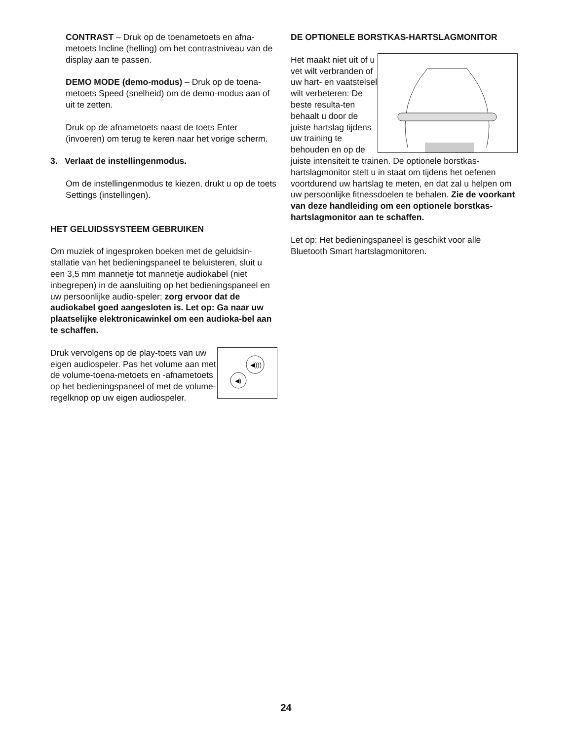CONTRAST – Druk op de toenametoets en afna-metoets Incline (helling) om het contrastniveau van de display aan te passen.
DEMO MODE (demo-modus) – Druk op de toena-metoets Speed (snelheid) om de demo-modus aan of uit te zetten.
Druk op de afnametoets naast de toets Enter (invoeren) om terug te keren naar het vorige scherm.
3. Verlaat de instellingenmodus.
Om de instellingenmodus te kiezen, drukt u op de toets Settings (instellingen).
HET GELUIDSSYSTEEM GEBRUIKEN
Om muziek of ingesproken boeken met de geluidsin-stallatie van het bedieningspaneel te beluisteren, sluit u een 3,5 mm mannetje tot mannetje audiokabel (niet inbegrepen) in de aansluiting op het bedieningspaneel en uw persoonlijke audio-speler; zorg ervoor dat de audiokabel goed aangesloten is. Let op: Ga naar uw plaatselijke elektronicawinkel om een audioka-bel aan te schaffen.
◀)))
◀)
Druk vervolgens op de play-toets van uw eigen audiospeler. Pas het volume aan met de volume-toena-metoets en -afnametoets op het bedieningspaneel of met de volume-regelknop op uw eigen audiospeler.
DE OPTIONELE BORSTKAS-HARTSLAGMONITOR
Het maakt niet uit of u vet wilt verbranden of uw hart- en vaatstelsel wilt verbeteren: De beste resulta-ten behaalt u door de juiste hartslag tijdens uw training te behouden en op de juiste intensiteit te trainen. De optionele borstkas-hartslagmonitor stelt u in staat om tijdens het oefenen voortdurend uw hartslag te meten, en dat zal u helpen om uw persoonlijke fitnessdoelen te behalen. Zie de voorkant van deze handleiding om een optionele borstkas-hartslagmonitor aan te schaffen.
Let op: Het bedieningspaneel is geschikt voor alle Bluetooth Smart hartslagmonitoren.
24